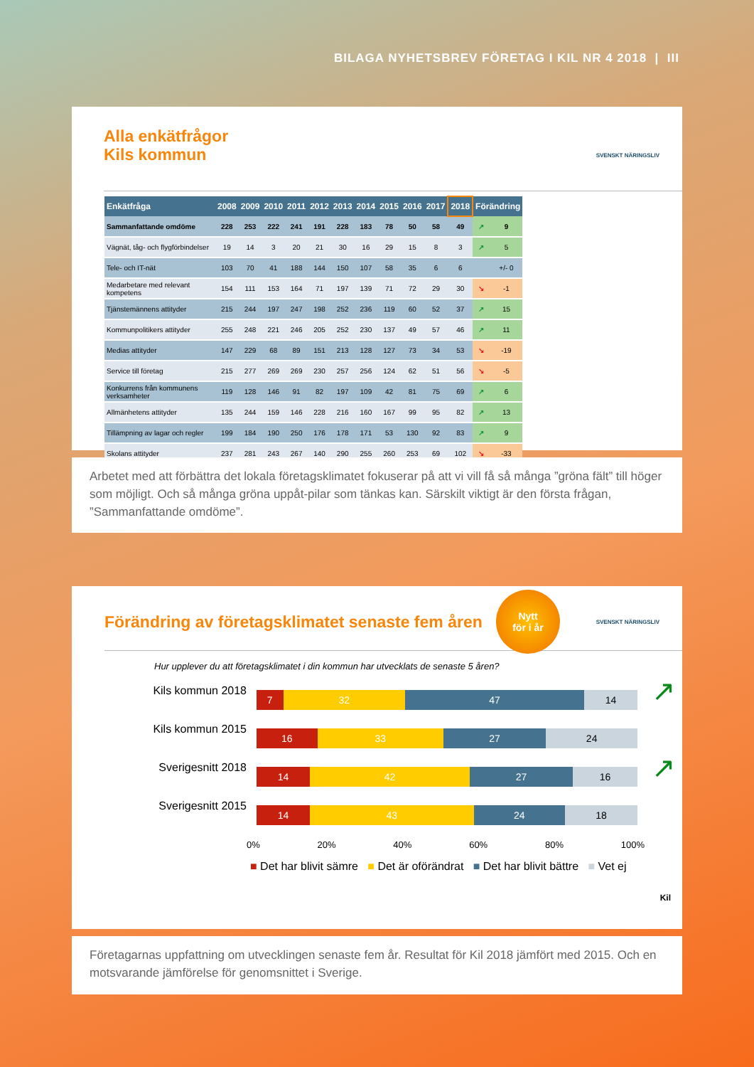BILAGA NYHETSBREV FÖRETAG I KIL NR 4 2018 | III
Alla enkätfrågor
Kils kommun
SVENSKT NÄRINGSLIV
| Enkätfråga | 2008 | 2009 | 2010 | 2011 | 2012 | 2013 | 2014 | 2015 | 2016 | 2017 | 2018 | Förändring | |
| --- | --- | --- | --- | --- | --- | --- | --- | --- | --- | --- | --- | --- | --- |
| Sammanfattande omdöme | 228 | 253 | 222 | 241 | 191 | 228 | 183 | 78 | 50 | 58 | 49 | ↗ | 9 |
| Vägnät, tåg- och flygförbindelser | 19 | 14 | 3 | 20 | 21 | 30 | 16 | 29 | 15 | 8 | 3 | ↗ | 5 |
| Tele- och IT-nät | 103 | 70 | 41 | 188 | 144 | 150 | 107 | 58 | 35 | 6 | 6 | | +/- 0 |
| Medarbetare med relevant kompetens | 154 | 111 | 153 | 164 | 71 | 197 | 139 | 71 | 72 | 29 | 30 | ↘ | -1 |
| Tjänstemännens attityder | 215 | 244 | 197 | 247 | 198 | 252 | 236 | 119 | 60 | 52 | 37 | ↗ | 15 |
| Kommunpolitikers attityder | 255 | 248 | 221 | 246 | 205 | 252 | 230 | 137 | 49 | 57 | 46 | ↗ | 11 |
| Medias attityder | 147 | 229 | 68 | 89 | 151 | 213 | 128 | 127 | 73 | 34 | 53 | ↘ | -19 |
| Service till företag | 215 | 277 | 269 | 269 | 230 | 257 | 256 | 124 | 62 | 51 | 56 | ↘ | -5 |
| Konkurrens från kommunens verksamheter | 119 | 128 | 146 | 91 | 82 | 197 | 109 | 42 | 81 | 75 | 69 | ↗ | 6 |
| Allmänhetens attityder | 135 | 244 | 159 | 146 | 228 | 216 | 160 | 167 | 99 | 95 | 82 | ↗ | 13 |
| Tillämpning av lagar och regler | 199 | 184 | 190 | 250 | 176 | 178 | 171 | 53 | 130 | 92 | 83 | ↗ | 9 |
| Skolans attityder | 237 | 281 | 243 | 267 | 140 | 290 | 255 | 260 | 253 | 69 | 102 | ↘ | -33 |
Arbetet med att förbättra det lokala företagsklimatet fokuserar på att vi vill få så många ”gröna fält” till höger som möjligt. Och så många gröna uppåt-pilar som tänkas kan. Särskilt viktigt är den första frågan, ”Sammanfattande omdöme”.
Förändring av företagsklimatet senaste fem åren
Nytt
för i år
SVENSKT NÄRINGSLIV
Hur upplever du att företagsklimatet i din kommun har utvecklats de senaste 5 åren?
Kils kommun 2018
7 32 47 14
↗
Kils kommun 2015
16 33 27 24
Sverigesnitt 2018
14 42 27 16
↗
Sverigesnitt 2015
14 43 24 18
0% 20% 40% 60% 80% 100%
■ Det har blivit sämre ■ Det är oförändrat ■ Det har blivit bättre ■ Vet ej
Kil
Företagarnas uppfattning om utvecklingen senaste fem år. Resultat för Kil 2018 jämfört med 2015. Och en motsvarande jämförelse för genomsnittet i Sverige.